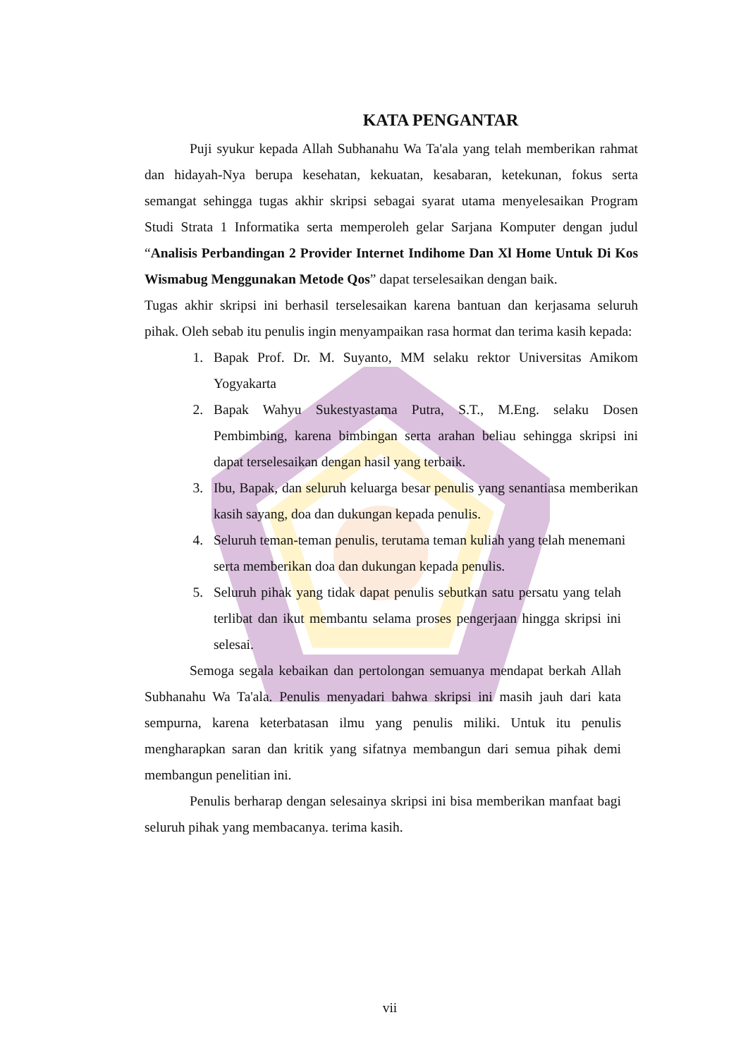KATA PENGANTAR
Puji syukur kepada Allah Subhanahu Wa Ta'ala yang telah memberikan rahmat dan hidayah-Nya berupa kesehatan, kekuatan, kesabaran, ketekunan, fokus serta semangat sehingga tugas akhir skripsi sebagai syarat utama menyelesaikan Program Studi Strata 1 Informatika serta memperoleh gelar Sarjana Komputer dengan judul “Analisis Perbandingan 2 Provider Internet Indihome Dan Xl Home Untuk Di Kos Wismabug Menggunakan Metode Qos” dapat terselesaikan dengan baik.
Tugas akhir skripsi ini berhasil terselesaikan karena bantuan dan kerjasama seluruh pihak. Oleh sebab itu penulis ingin menyampaikan rasa hormat dan terima kasih kepada:
1. Bapak Prof. Dr. M. Suyanto, MM selaku rektor Universitas Amikom Yogyakarta
2. Bapak Wahyu Sukestyastama Putra, S.T., M.Eng. selaku Dosen Pembimbing, karena bimbingan serta arahan beliau sehingga skripsi ini dapat terselesaikan dengan hasil yang terbaik.
3. Ibu, Bapak, dan seluruh keluarga besar penulis yang senantiasa memberikan kasih sayang, doa dan dukungan kepada penulis.
4. Seluruh teman-teman penulis, terutama teman kuliah yang telah menemani serta memberikan doa dan dukungan kepada penulis.
5. Seluruh pihak yang tidak dapat penulis sebutkan satu persatu yang telah terlibat dan ikut membantu selama proses pengerjaan hingga skripsi ini selesai.
Semoga segala kebaikan dan pertolongan semuanya mendapat berkah Allah Subhanahu Wa Ta'ala. Penulis menyadari bahwa skripsi ini masih jauh dari kata sempurna, karena keterbatasan ilmu yang penulis miliki. Untuk itu penulis mengharapkan saran dan kritik yang sifatnya membangun dari semua pihak demi membangun penelitian ini.
Penulis berharap dengan selesainya skripsi ini bisa memberikan manfaat bagi seluruh pihak yang membacanya. terima kasih.
vii